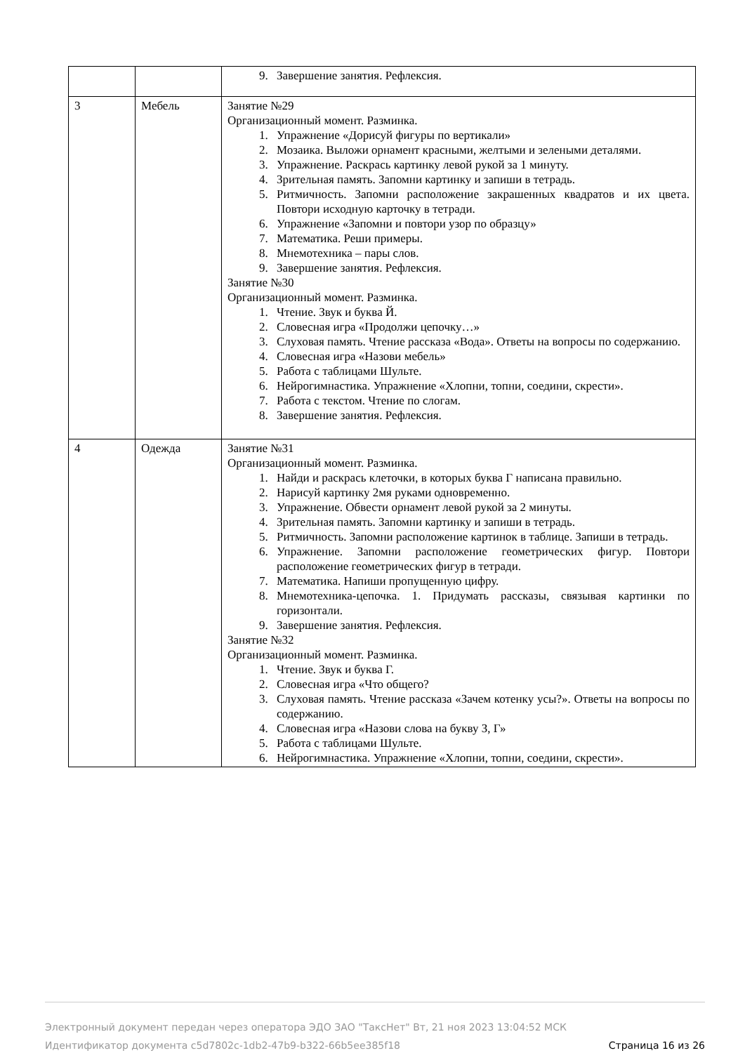| | | 9. Завершение занятия. Рефлексия. |
| 3 | Мебель | Занятие №29 Организационный момент. Разминка. 1. Упражнение «Дорисуй фигуры по вертикали» 2. Мозаика. Выложи орнамент красными, желтыми и зелеными деталями. 3. Упражнение. Раскрась картинку левой рукой за 1 минуту. 4. Зрительная память. Запомни картинку и запиши в тетрадь. 5. Ритмичность. Запомни расположение закрашенных квадратов и их цвета. Повтори исходную карточку в тетради. 6. Упражнение «Запомни и повтори узор по образцу» 7. Математика. Реши примеры. 8. Мнемотехника – пары слов. 9. Завершение занятия. Рефлексия. Занятие №30 Организационный момент. Разминка. 1. Чтение. Звук и буква Й. 2. Словесная игра «Продолжи цепочку…» 3. Слуховая память. Чтение рассказа «Вода». Ответы на вопросы по содержанию. 4. Словесная игра «Назови мебель» 5. Работа с таблицами Шульте. 6. Нейрогимнастика. Упражнение «Хлопни, топни, соедини, скрести». 7. Работа с текстом. Чтение по слогам. 8. Завершение занятия. Рефлексия. |
| 4 | Одежда | Занятие №31 Организационный момент. Разминка. 1. Найди и раскрась клеточки, в которых буква Г написана правильно. 2. Нарисуй картинку 2мя руками одновременно. 3. Упражнение. Обвести орнамент левой рукой за 2 минуты. 4. Зрительная память. Запомни картинку и запиши в тетрадь. 5. Ритмичность. Запомни расположение картинок в таблице. Запиши в тетрадь. 6. Упражнение. Запомни расположение геометрических фигур. Повтори расположение геометрических фигур в тетради. 7. Математика. Напиши пропущенную цифру. 8. Мнемотехника-цепочка. 1. Придумать рассказы, связывая картинки по горизонтали. 9. Завершение занятия. Рефлексия. Занятие №32 Организационный момент. Разминка. 1. Чтение. Звук и буква Г. 2. Словесная игра «Что общего? 3. Слуховая память. Чтение рассказа «Зачем котенку усы?». Ответы на вопросы по содержанию. 4. Словесная игра «Назови слова на букву З, Г» 5. Работа с таблицами Шульте. 6. Нейрогимнастика. Упражнение «Хлопни, топни, соедини, скрести». |
Электронный документ передан через оператора ЭДО ЗАО "ТаксНет" Вт, 21 ноя 2023 13:04:52 МСК
Идентификатор документа c5d7802c-1db2-47b9-b322-66b5ee385f18 Страница 16 из 26